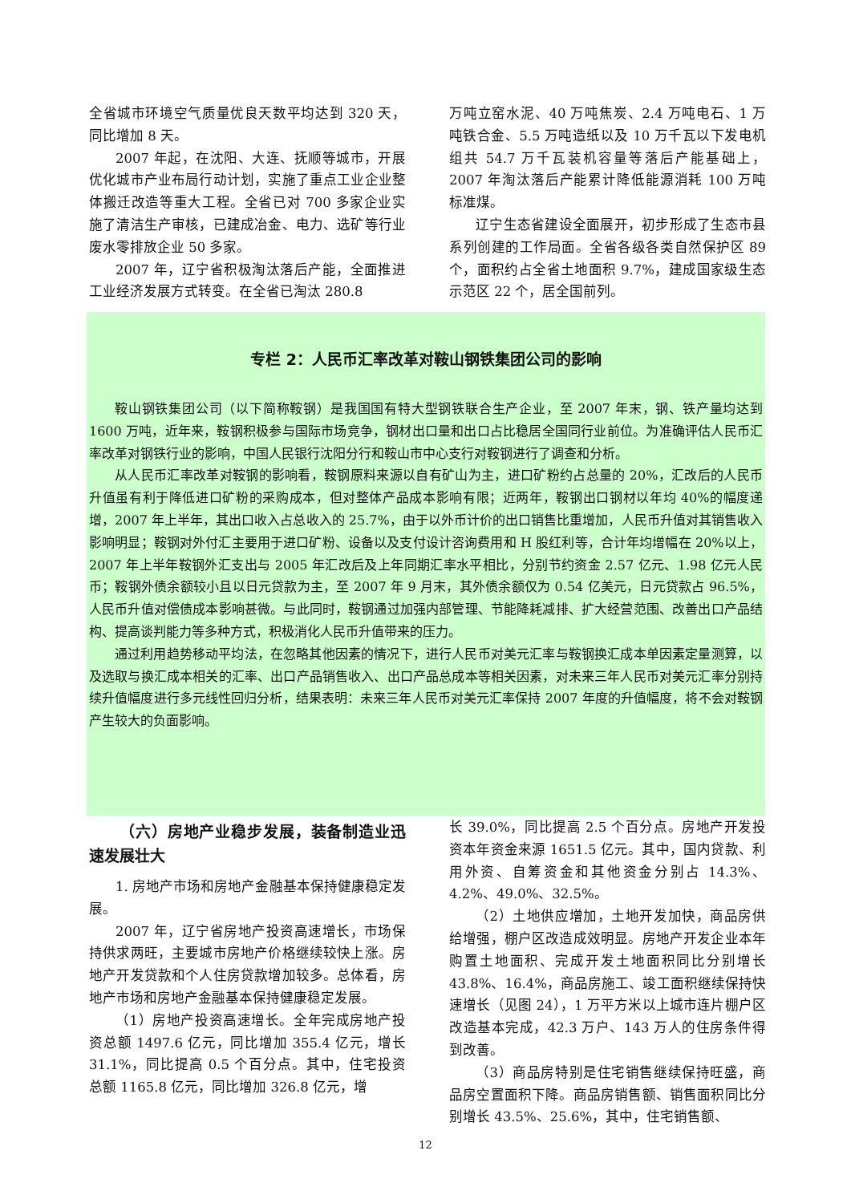全省城市环境空气质量优良天数平均达到 320 天，同比增加 8 天。
2007 年起，在沈阳、大连、抚顺等城市，开展优化城市产业布局行动计划，实施了重点工业企业整体搬迁改造等重大工程。全省已对 700 多家企业实施了清洁生产审核，已建成冶金、电力、选矿等行业废水零排放企业 50 多家。
2007 年，辽宁省积极淘汰落后产能，全面推进工业经济发展方式转变。在全省已淘汰 280.8
万吨立窑水泥、40 万吨焦炭、2.4 万吨电石、1 万吨铁合金、5.5 万吨造纸以及 10 万千瓦以下发电机组共 54.7 万千瓦装机容量等落后产能基础上，2007 年淘汰落后产能累计降低能源消耗 100 万吨标准煤。
辽宁生态省建设全面展开，初步形成了生态市县系列创建的工作局面。全省各级各类自然保护区 89 个，面积约占全省土地面积 9.7%，建成国家级生态示范区 22 个，居全国前列。
专栏 2：人民币汇率改革对鞍山钢铁集团公司的影响
鞍山钢铁集团公司（以下简称鞍钢）是我国国有特大型钢铁联合生产企业，至 2007 年末，钢、铁产量均达到 1600 万吨，近年来，鞍钢积极参与国际市场竞争，钢材出口量和出口占比稳居全国同行业前位。为准确评估人民币汇率改革对钢铁行业的影响，中国人民银行沈阳分行和鞍山市中心支行对鞍钢进行了调查和分析。
从人民币汇率改革对鞍钢的影响看，鞍钢原料来源以自有矿山为主，进口矿粉约占总量的 20%，汇改后的人民币升值虽有利于降低进口矿粉的采购成本，但对整体产品成本影响有限；近两年，鞍钢出口钢材以年均 40%的幅度递增，2007 年上半年，其出口收入占总收入的 25.7%，由于以外币计价的出口销售比重增加，人民币升值对其销售收入影响明显；鞍钢对外付汇主要用于进口矿粉、设备以及支付设计咨询费用和 H 股红利等，合计年均增幅在 20%以上，2007 年上半年鞍钢外汇支出与 2005 年汇改后及上年同期汇率水平相比，分别节约资金 2.57 亿元、1.98 亿元人民币；鞍钢外债余额较小且以日元贷款为主，至 2007 年 9 月末，其外债余额仅为 0.54 亿美元，日元贷款占 96.5%，人民币升值对偿债成本影响甚微。与此同时，鞍钢通过加强内部管理、节能降耗减排、扩大经营范围、改善出口产品结构、提高谈判能力等多种方式，积极消化人民币升值带来的压力。
通过利用趋势移动平均法，在忽略其他因素的情况下，进行人民币对美元汇率与鞍钢换汇成本单因素定量测算，以及选取与换汇成本相关的汇率、出口产品销售收入、出口产品总成本等相关因素，对未来三年人民币对美元汇率分别持续升值幅度进行多元线性回归分析，结果表明：未来三年人民币对美元汇率保持 2007 年度的升值幅度，将不会对鞍钢产生较大的负面影响。
（六）房地产业稳步发展，装备制造业迅速发展壮大
1. 房地产市场和房地产金融基本保持健康稳定发展。
2007 年，辽宁省房地产投资高速增长，市场保持供求两旺，主要城市房地产价格继续较快上涨。房地产开发贷款和个人住房贷款增加较多。总体看，房地产市场和房地产金融基本保持健康稳定发展。
（1）房地产投资高速增长。全年完成房地产投资总额 1497.6 亿元，同比增加 355.4 亿元，增长 31.1%，同比提高 0.5 个百分点。其中，住宅投资总额 1165.8 亿元，同比增加 326.8 亿元，增
长 39.0%，同比提高 2.5 个百分点。房地产开发投资本年资金来源 1651.5 亿元。其中，国内贷款、利用外资、自筹资金和其他资金分别占 14.3%、4.2%、49.0%、32.5%。
（2）土地供应增加，土地开发加快，商品房供给增强，棚户区改造成效明显。房地产开发企业本年购置土地面积、完成开发土地面积同比分别增长 43.8%、16.4%，商品房施工、竣工面积继续保持快速增长（见图 24），1 万平方米以上城市连片棚户区改造基本完成，42.3 万户、143 万人的住房条件得到改善。
（3）商品房特别是住宅销售继续保持旺盛，商品房空置面积下降。商品房销售额、销售面积同比分别增长 43.5%、25.6%，其中，住宅销售额、
12